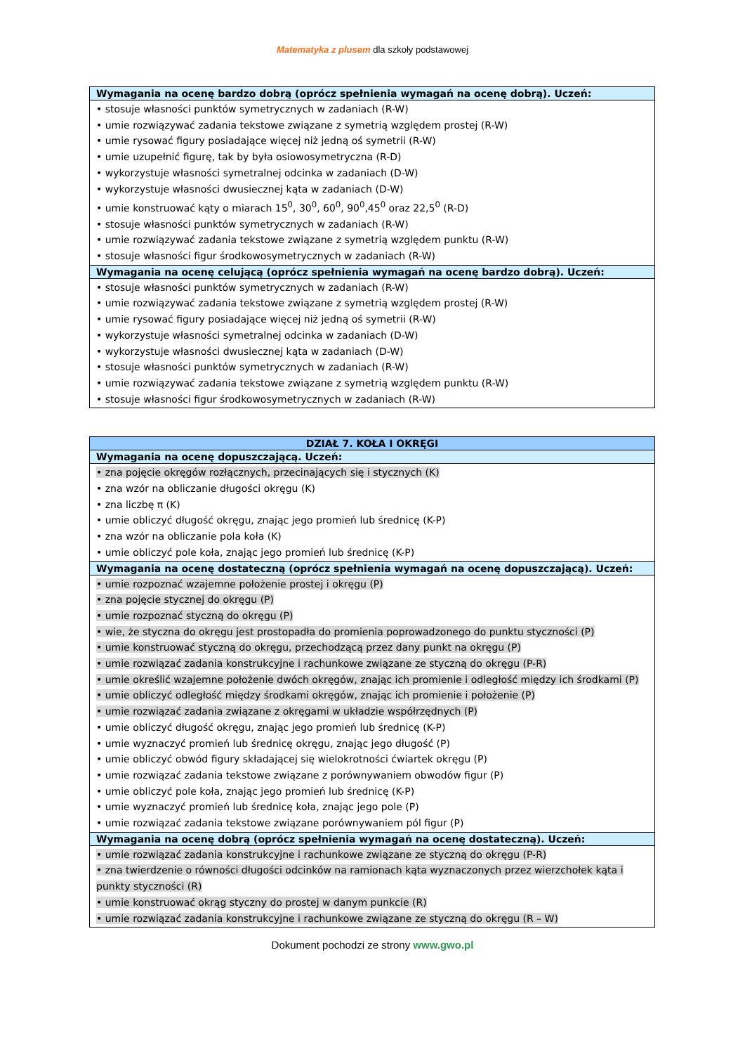Matematyka z plusem dla szkoły podstawowej
| Wymagania na ocenę bardzo dobrą (oprócz spełnienia wymagań na ocenę dobrą). Uczeń: |
| --- |
| • stosuje własności punktów symetrycznych w zadaniach (R-W) • umie rozwiązywać zadania tekstowe związane z symetrią względem prostej (R-W) • umie rysować figury posiadające więcej niż jedną oś symetrii (R-W) • umie uzupełnić figurę, tak by była osiowosymetryczna (R-D) • wykorzystuje własności symetralnej odcinka w zadaniach (D-W) • wykorzystuje własności dwusiecznej kąta w zadaniach (D-W) • umie konstruować kąty o miarach 15<sup>0</sup>, 30<sup>0</sup>, 60<sup>0</sup>, 90<sup>0</sup>,45<sup>0</sup> oraz 22,5<sup>0</sup> (R-D) • stosuje własności punktów symetrycznych w zadaniach (R-W) • umie rozwiązywać zadania tekstowe związane z symetrią względem punktu (R-W) • stosuje własności figur środkowosymetrycznych w zadaniach (R-W) |
| Wymagania na ocenę celującą (oprócz spełnienia wymagań na ocenę bardzo dobrą). Uczeń: |
| • stosuje własności punktów symetrycznych w zadaniach (R-W) • umie rozwiązywać zadania tekstowe związane z symetrią względem prostej (R-W) • umie rysować figury posiadające więcej niż jedną oś symetrii (R-W) • wykorzystuje własności symetralnej odcinka w zadaniach (D-W) • wykorzystuje własności dwusiecznej kąta w zadaniach (D-W) • stosuje własności punktów symetrycznych w zadaniach (R-W) • umie rozwiązywać zadania tekstowe związane z symetrią względem punktu (R-W) • stosuje własności figur środkowosymetrycznych w zadaniach (R-W) |
| DZIAŁ 7. KOŁA I OKRĘGI |
| --- |
| Wymagania na ocenę dopuszczającą. Uczeń: |
| • zna pojęcie okręgów rozłącznych, przecinających się i stycznych (K) • zna wzór na obliczanie długości okręgu (K) • zna liczbę π (K) • umie obliczyć długość okręgu, znając jego promień lub średnicę (K-P) • zna wzór na obliczanie pola koła (K) • umie obliczyć pole koła, znając jego promień lub średnicę (K-P) |
| Wymagania na ocenę dostateczną (oprócz spełnienia wymagań na ocenę dopuszczającą). Uczeń: |
| • umie rozpoznać wzajemne położenie prostej i okręgu (P) • zna pojęcie stycznej do okręgu (P) • umie rozpoznać styczną do okręgu (P) • wie, że styczna do okręgu jest prostopadła do promienia poprowadzonego do punktu styczności (P) • umie konstruować styczną do okręgu, przechodzącą przez dany punkt na okręgu (P) • umie rozwiązać zadania konstrukcyjne i rachunkowe związane ze styczną do okręgu (P-R) • umie określić wzajemne położenie dwóch okręgów, znając ich promienie i odległość między ich środkami (P) • umie obliczyć odległość między środkami okręgów, znając ich promienie i położenie (P) • umie rozwiązać zadania związane z okręgami w układzie współrzędnych (P) • umie obliczyć długość okręgu, znając jego promień lub średnicę (K-P) • umie wyznaczyć promień lub średnicę okręgu, znając jego długość (P) • umie obliczyć obwód figury składającej się wielokrotności ćwiartek okręgu (P) • umie rozwiązać zadania tekstowe związane z porównywaniem obwodów figur (P) • umie obliczyć pole koła, znając jego promień lub średnicę (K-P) • umie wyznaczyć promień lub średnicę koła, znając jego pole (P) • umie rozwiązać zadania tekstowe związane porównywaniem pól figur (P) |
| Wymagania na ocenę dobrą (oprócz spełnienia wymagań na ocenę dostateczną). Uczeń: |
| • umie rozwiązać zadania konstrukcyjne i rachunkowe związane ze styczną do okręgu (P-R) • zna twierdzenie o równości długości odcinków na ramionach kąta wyznaczonych przez wierzchołek kąta i punkty styczności (R) • umie konstruować okrąg styczny do prostej w danym punkcie (R) • umie rozwiązać zadania konstrukcyjne i rachunkowe związane ze styczną do okręgu (R – W) |
Dokument pochodzi ze strony www.gwo.pl